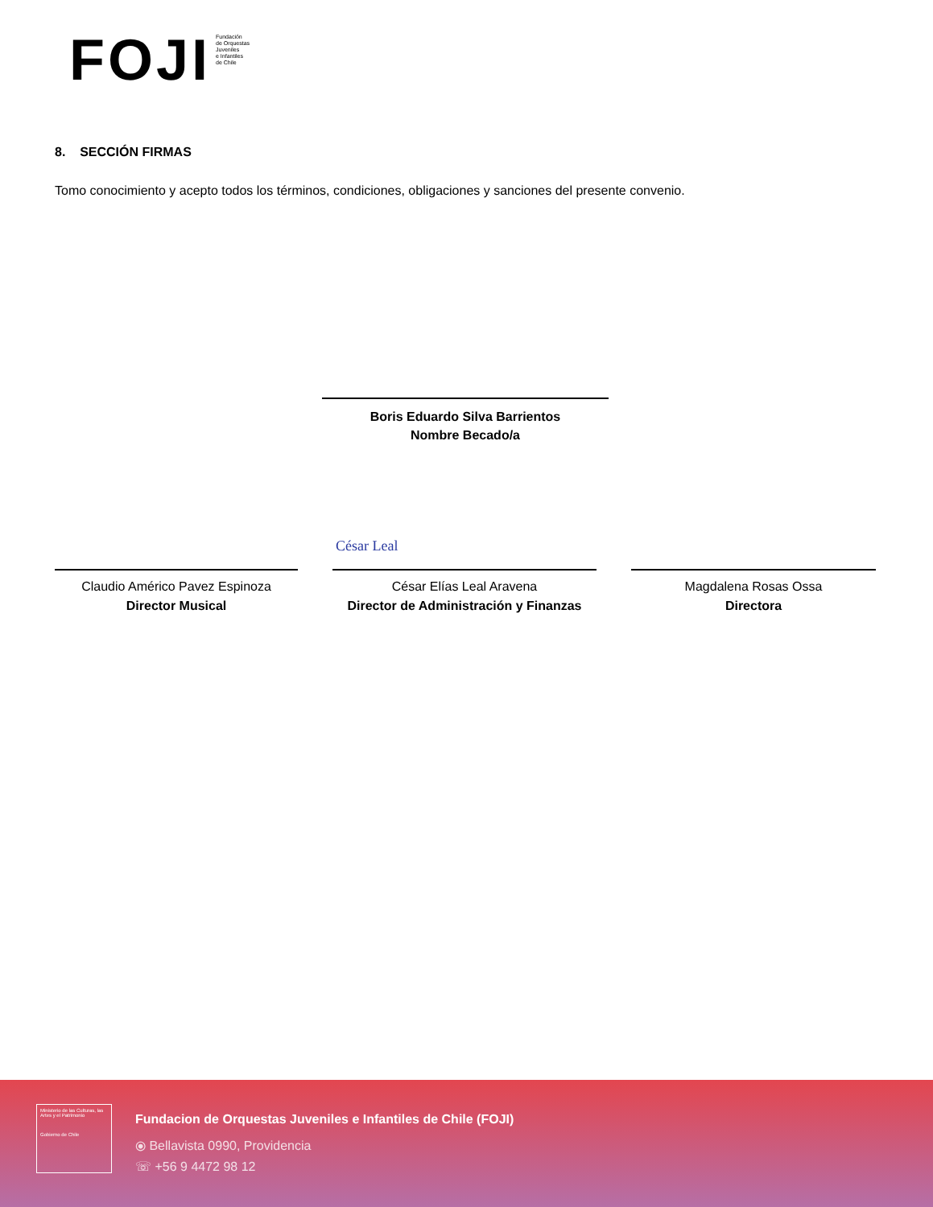FOJI Fundación
de Orquestas
Juveniles
e Infantiles
de Chile
8. SECCIÓN FIRMAS
Tomo conocimiento y acepto todos los términos, condiciones, obligaciones y sanciones del presente convenio.
Boris Eduardo Silva Barrientos
Nombre Becado/a
Claudio Américo Pavez Espinoza
Director Musical
César Elías Leal Aravena
Director de Administración y Finanzas
Magdalena Rosas Ossa
Directora
César Leal
Ministerio de las Culturas, las Artes y el Patrimonio
Gobierno de Chile
Fundacion de Orquestas Juveniles e Infantiles de Chile (FOJI)
⦿ Bellavista 0990, Providencia
☏ +56 9 4472 98 12